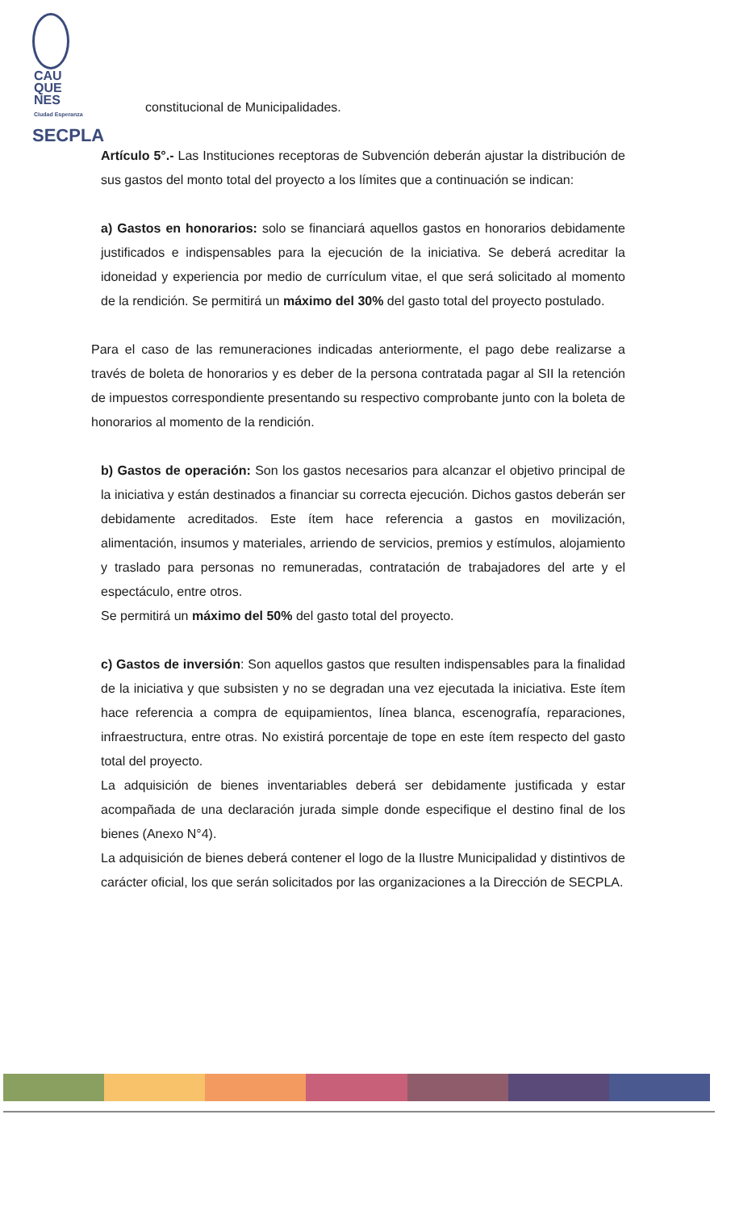CAU
QUE
NES
Ciudad Esperanza
SECPLA
constitucional de Municipalidades.
Artículo 5°.- Las Instituciones receptoras de Subvención deberán ajustar la distribución de sus gastos del monto total del proyecto a los límites que a continuación se indican:
a) Gastos en honorarios: solo se financiará aquellos gastos en honorarios debidamente justificados e indispensables para la ejecución de la iniciativa. Se deberá acreditar la idoneidad y experiencia por medio de currículum vitae, el que será solicitado al momento de la rendición. Se permitirá un máximo del 30% del gasto total del proyecto postulado.
Para el caso de las remuneraciones indicadas anteriormente, el pago debe realizarse a través de boleta de honorarios y es deber de la persona contratada pagar al SII la retención de impuestos correspondiente presentando su respectivo comprobante junto con la boleta de honorarios al momento de la rendición.
b) Gastos de operación: Son los gastos necesarios para alcanzar el objetivo principal de la iniciativa y están destinados a financiar su correcta ejecución. Dichos gastos deberán ser debidamente acreditados. Este ítem hace referencia a gastos en movilización, alimentación, insumos y materiales, arriendo de servicios, premios y estímulos, alojamiento y traslado para personas no remuneradas, contratación de trabajadores del arte y el espectáculo, entre otros.
Se permitirá un máximo del 50% del gasto total del proyecto.
c) Gastos de inversión: Son aquellos gastos que resulten indispensables para la finalidad de la iniciativa y que subsisten y no se degradan una vez ejecutada la iniciativa. Este ítem hace referencia a compra de equipamientos, línea blanca, escenografía, reparaciones, infraestructura, entre otras. No existirá porcentaje de tope en este ítem respecto del gasto total del proyecto.
La adquisición de bienes inventariables deberá ser debidamente justificada y estar acompañada de una declaración jurada simple donde especifique el destino final de los bienes (Anexo N°4).
La adquisición de bienes deberá contener el logo de la Ilustre Municipalidad y distintivos de carácter oficial, los que serán solicitados por las organizaciones a la Dirección de SECPLA.